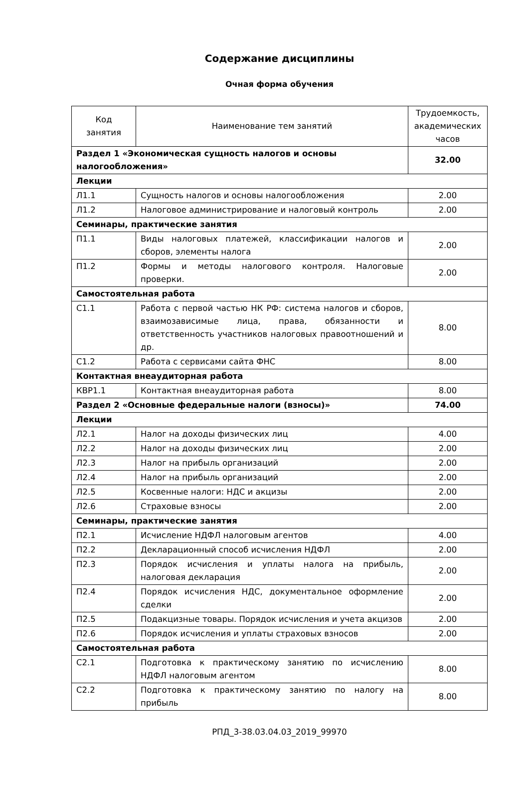Содержание дисциплины
Очная форма обучения
| Код занятия | Наименование тем занятий | Трудоемкость, академических часов |
| --- | --- | --- |
| Раздел 1 «Экономическая сущность налогов и основы налогообложения» | | 32.00 |
| Лекции | | |
| Л1.1 | Сущность налогов и основы налогообложения | 2.00 |
| Л1.2 | Налоговое администрирование и налоговый контроль | 2.00 |
| Семинары, практические занятия | | |
| П1.1 | Виды налоговых платежей, классификации налогов и сборов, элементы налога | 2.00 |
| П1.2 | Формы и методы налогового контроля. Налоговые проверки. | 2.00 |
| Самостоятельная работа | | |
| С1.1 | Работа с первой частью НК РФ: система налогов и сборов, взаимозависимые лица, права, обязанности и ответственность участников налоговых правоотношений и др. | 8.00 |
| С1.2 | Работа с сервисами сайта ФНС | 8.00 |
| Контактная внеаудиторная работа | | |
| КВР1.1 | Контактная внеаудиторная работа | 8.00 |
| Раздел 2 «Основные федеральные налоги (взносы)» | | 74.00 |
| Лекции | | |
| Л2.1 | Налог на доходы физических лиц | 4.00 |
| Л2.2 | Налог на доходы физических лиц | 2.00 |
| Л2.3 | Налог на прибыль организаций | 2.00 |
| Л2.4 | Налог на прибыль организаций | 2.00 |
| Л2.5 | Косвенные налоги: НДС и акцизы | 2.00 |
| Л2.6 | Страховые взносы | 2.00 |
| Семинары, практические занятия | | |
| П2.1 | Исчисление НДФЛ налоговым агентов | 4.00 |
| П2.2 | Декларационный способ исчисления НДФЛ | 2.00 |
| П2.3 | Порядок исчисления и уплаты налога на прибыль, налоговая декларация | 2.00 |
| П2.4 | Порядок исчисления НДС, документальное оформление сделки | 2.00 |
| П2.5 | Подакцизные товары. Порядок исчисления и учета акцизов | 2.00 |
| П2.6 | Порядок исчисления и уплаты страховых взносов | 2.00 |
| Самостоятельная работа | | |
| С2.1 | Подготовка к практическому занятию по исчислению НДФЛ налоговым агентом | 8.00 |
| С2.2 | Подготовка к практическому занятию по налогу на прибыль | 8.00 |
РПД_3-38.03.04.03_2019_99970